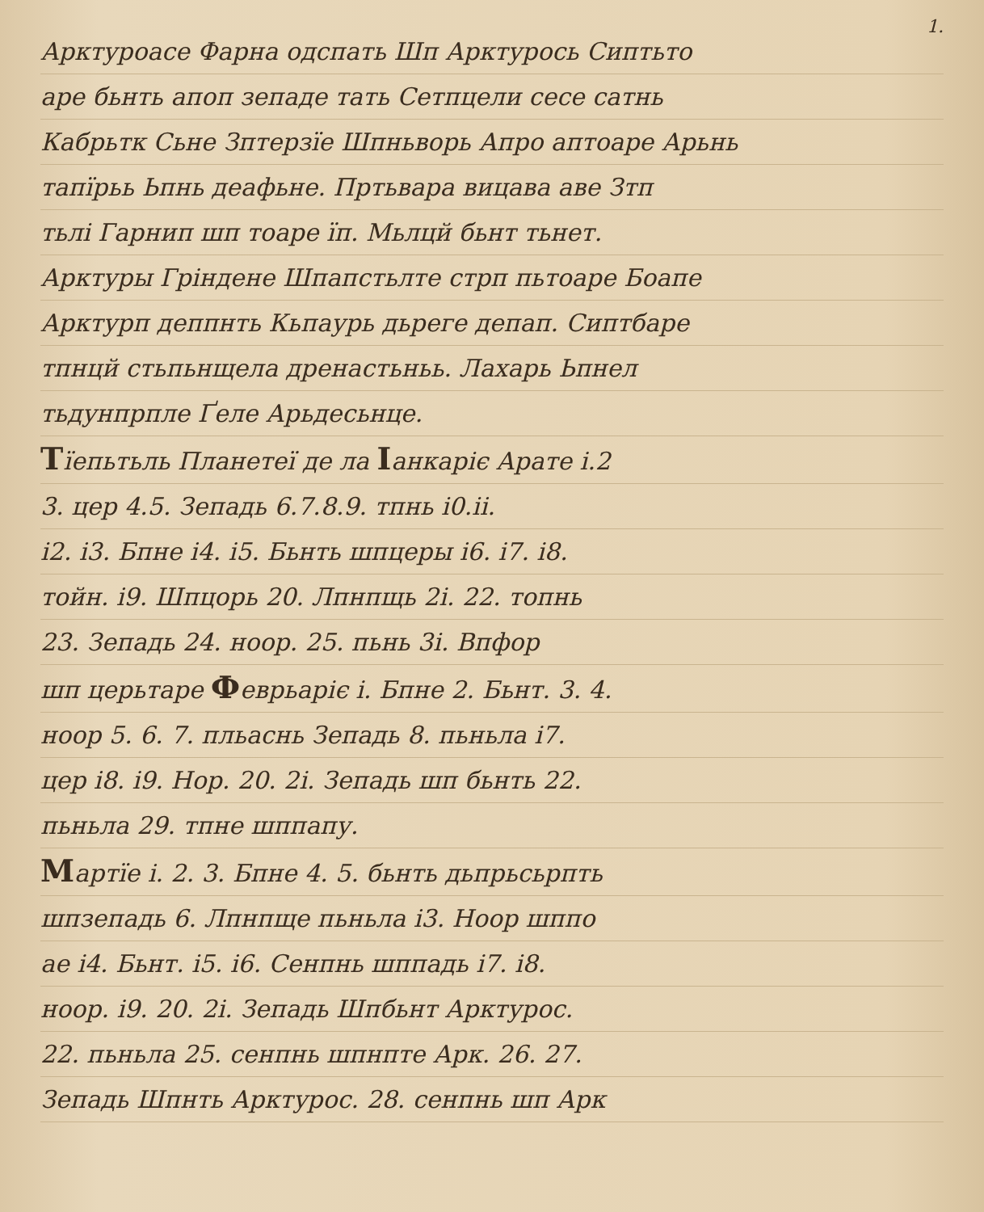1.
Арктуроасе Фарна одспать Шп Арктурось Сиптьто
аре бьнть апоп зепаде тать Сетпцели сесе сатнь
Кабрьтк Сьне Зптерзїе Шпньворь Апро аптоаре Арьнь
тапїрьь Ьпнь деафьне. Пртьвара вицава аве Зтп
тьлі Гарнип шп тоаре їп. Мьлцй бьнт тьнет.
Арктуры Гріндене Шпапстьлте стрп пьтоаре Боапе
Арктурп деппнть Кьпаурь дьреге депап. Сиптбаре
тпнцй стьпьнщела дренастьньь. Лахарь Ьпнел
тьдунпрпле Ґеле Арьдесьнце.
Тїепьтьль Планетеї де ла Іанкаріє Арате і.2
3. цер 4.5. Зепадь 6.7.8.9. тпнь і0.іі.
і2. і3. Бпне і4. і5. Бьнть шпцеры і6. і7. і8.
тойн. і9. Шпцорь 20. Лпнпщь 2і. 22. топнь
23. Зепадь 24. ноор. 25. пьнь 3і. Впфор
шп церьтаре Феврьаріє і. Бпне 2. Бьнт. 3. 4.
ноор 5. 6. 7. пльаснь Зепадь 8. пьньла і7.
цер і8. і9. Нор. 20. 2і. Зепадь шп бьнть 22.
пьньла 29. тпне шппапу.
Мартїе і. 2. 3. Бпне 4. 5. бьнть дьпрьсьрпть
шпзепадь 6. Лпнпще пьньла і3. Ноор шппо
ае і4. Бьнт. і5. і6. Сенпнь шппадь і7. і8.
ноор. і9. 20. 2і. Зепадь Шпбьнт Арктурос.
22. пьньла 25. сенпнь шпнпте Арк. 26. 27.
Зепадь Шпнть Арктурос. 28. сенпнь шп Арк